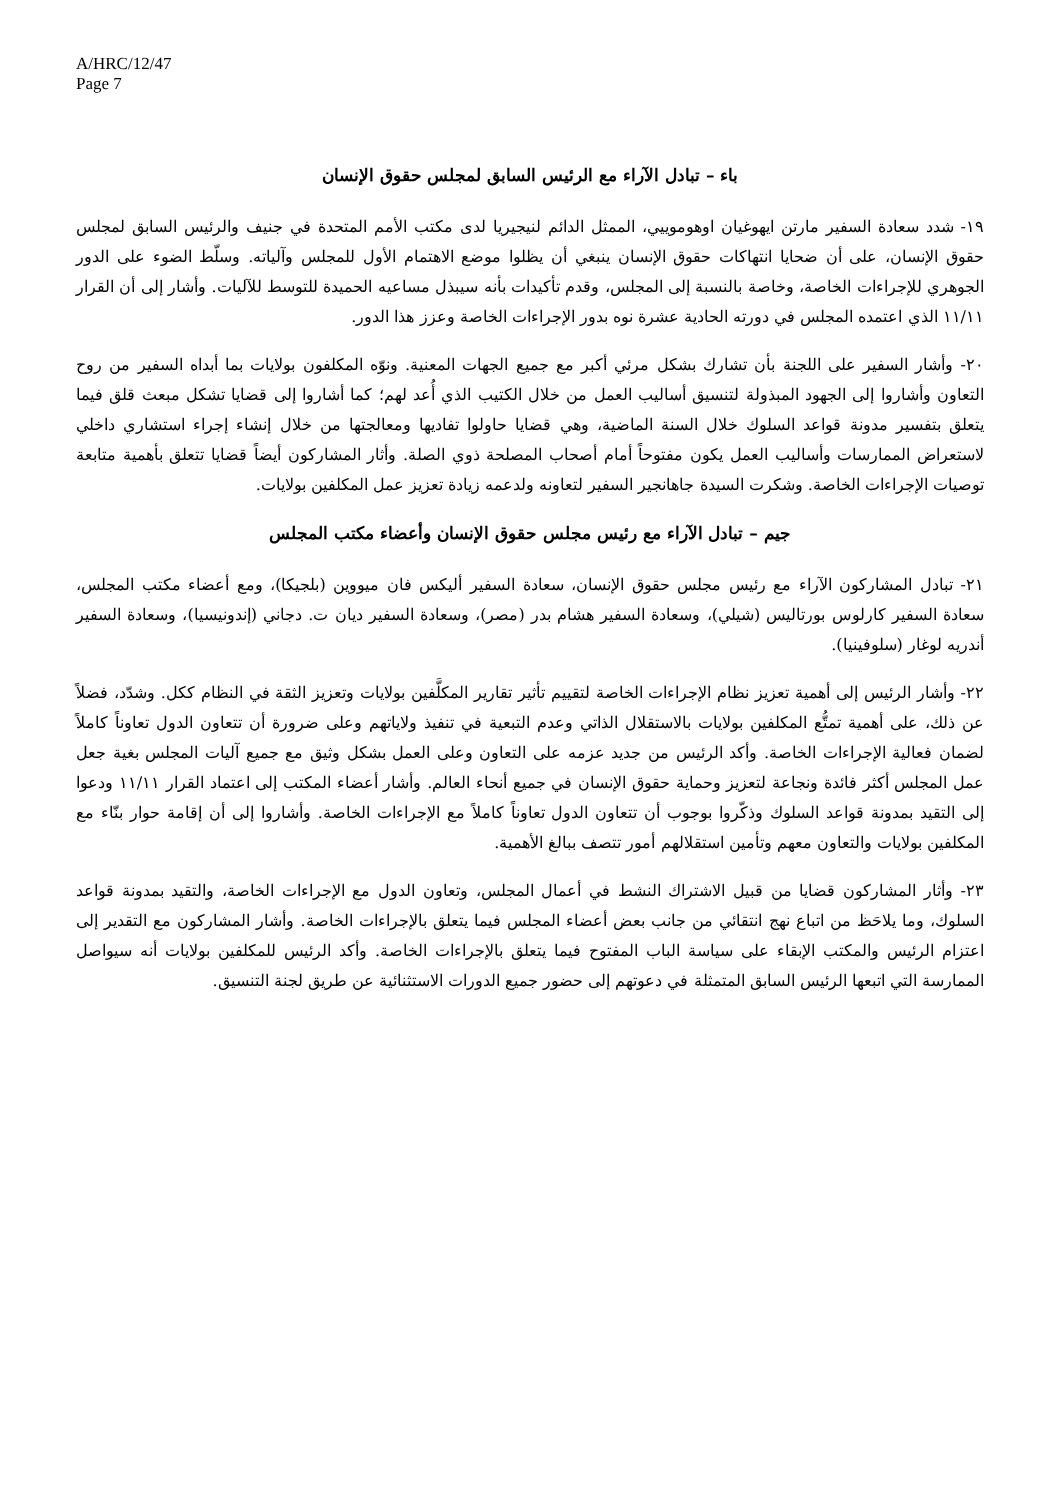A/HRC/12/47
Page 7
باء – تبادل الآراء مع الرئيس السابق لمجلس حقوق الإنسان
١٩- شدد سعادة السفير مارتن ايهوغيان اوهوموييي، الممثل الدائم لنيجيريا لدى مكتب الأمم المتحدة في جنيف والرئيس السابق لمجلس حقوق الإنسان، على أن ضحايا انتهاكات حقوق الإنسان ينبغي أن يظلوا موضع الاهتمام الأول للمجلس وآلياته. وسلّط الضوء على الدور الجوهري للإجراءات الخاصة، وخاصة بالنسبة إلى المجلس، وقدم تأكيدات بأنه سيبذل مساعيه الحميدة للتوسط للآليات. وأشار إلى أن القرار ١١/١١ الذي اعتمده المجلس في دورته الحادية عشرة نوه بدور الإجراءات الخاصة وعزز هذا الدور.
٢٠- وأشار السفير على اللجنة بأن تشارك بشكل مرئي أكبر مع جميع الجهات المعنية. ونوّه المكلفون بولايات بما أبداه السفير من روح التعاون وأشاروا إلى الجهود المبذولة لتنسيق أساليب العمل من خلال الكتيب الذي أُعد لهم؛ كما أشاروا إلى قضايا تشكل مبعث قلق فيما يتعلق بتفسير مدونة قواعد السلوك خلال السنة الماضية، وهي قضايا حاولوا تفاديها ومعالجتها من خلال إنشاء إجراء استشاري داخلي لاستعراض الممارسات وأساليب العمل يكون مفتوحاً أمام أصحاب المصلحة ذوي الصلة. وأثار المشاركون أيضاً قضايا تتعلق بأهمية متابعة توصيات الإجراءات الخاصة. وشكرت السيدة جاهانجير السفير لتعاونه ولدعمه زيادة تعزيز عمل المكلفين بولايات.
جيم – تبادل الآراء مع رئيس مجلس حقوق الإنسان وأعضاء مكتب المجلس
٢١- تبادل المشاركون الآراء مع رئيس مجلس حقوق الإنسان، سعادة السفير أليكس فان ميووين (بلجيكا)، ومع أعضاء مكتب المجلس، سعادة السفير كارلوس بورتاليس (شيلي)، وسعادة السفير هشام بدر (مصر)، وسعادة السفير ديان ت. دجاني (إندونيسيا)، وسعادة السفير أندريه لوغار (سلوفينيا).
٢٢- وأشار الرئيس إلى أهمية تعزيز نظام الإجراءات الخاصة لتقييم تأثير تقارير المكلَّفين بولايات وتعزيز الثقة في النظام ككل. وشدّد، فضلاً عن ذلك، على أهمية تمتُّع المكلفين بولايات بالاستقلال الذاتي وعدم التبعية في تنفيذ ولاياتهم وعلى ضرورة أن تتعاون الدول تعاوناً كاملاً لضمان فعالية الإجراءات الخاصة. وأكد الرئيس من جديد عزمه على التعاون وعلى العمل بشكل وثيق مع جميع آليات المجلس بغية جعل عمل المجلس أكثر فائدة ونجاعة لتعزيز وحماية حقوق الإنسان في جميع أنحاء العالم. وأشار أعضاء المكتب إلى اعتماد القرار ١١/١١ ودعوا إلى التقيد بمدونة قواعد السلوك وذكّروا بوجوب أن تتعاون الدول تعاوناً كاملاً مع الإجراءات الخاصة. وأشاروا إلى أن إقامة حوار بنّاء مع المكلفين بولايات والتعاون معهم وتأمين استقلالهم أمور تتصف ببالغ الأهمية.
٢٣- وأثار المشاركون قضايا من قبيل الاشتراك النشط في أعمال المجلس، وتعاون الدول مع الإجراءات الخاصة، والتقيد بمدونة قواعد السلوك، وما يلاحَظ من اتباع نهج انتقائي من جانب بعض أعضاء المجلس فيما يتعلق بالإجراءات الخاصة. وأشار المشاركون مع التقدير إلى اعتزام الرئيس والمكتب الإبقاء على سياسة الباب المفتوح فيما يتعلق بالإجراءات الخاصة. وأكد الرئيس للمكلفين بولايات أنه سيواصل الممارسة التي اتبعها الرئيس السابق المتمثلة في دعوتهم إلى حضور جميع الدورات الاستثنائية عن طريق لجنة التنسيق.